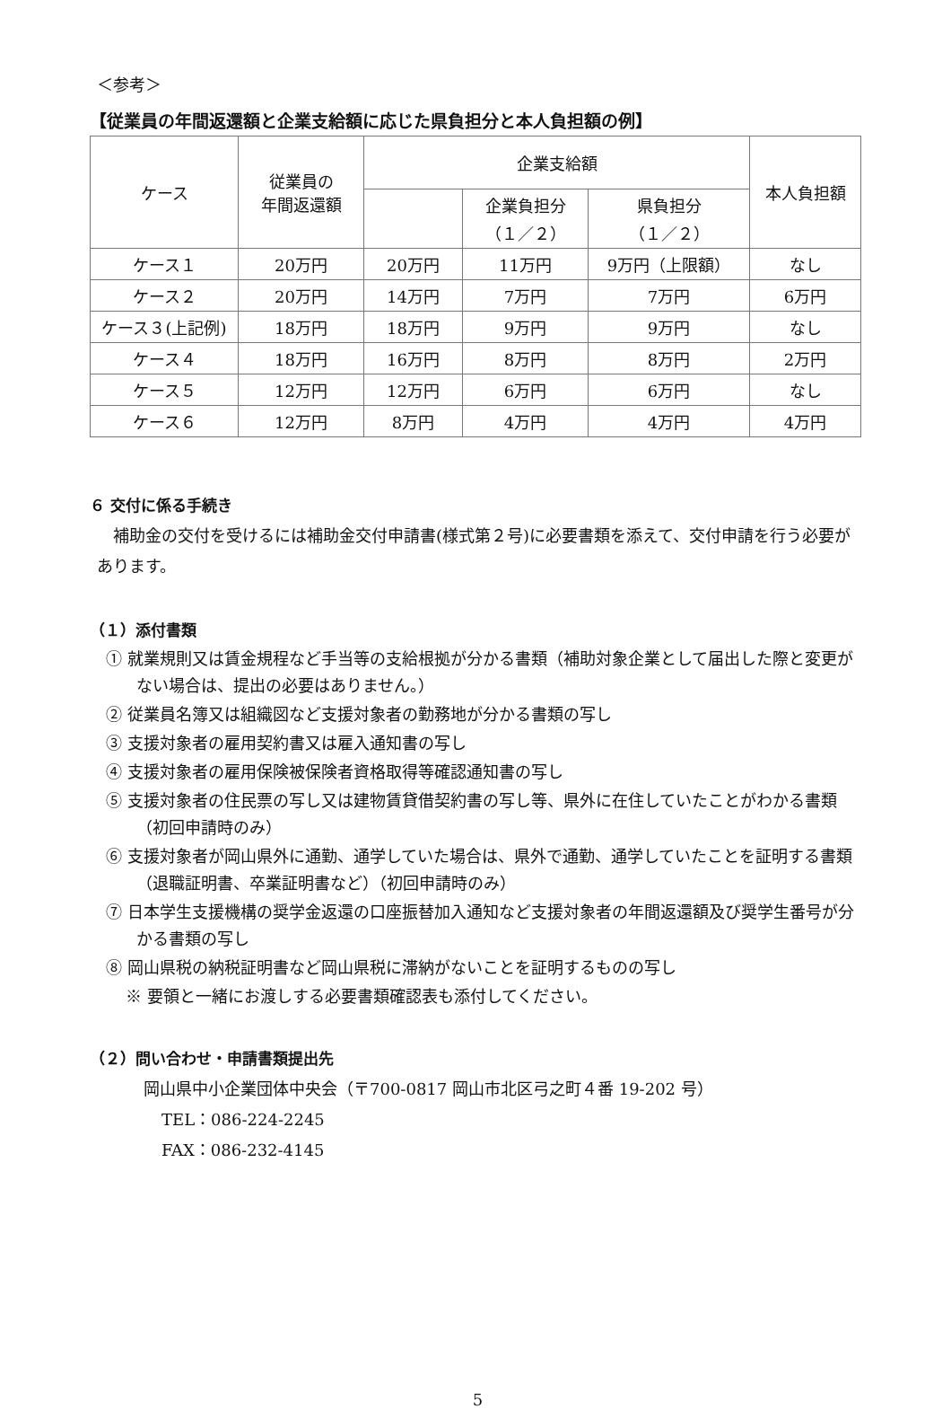＜参考＞
【従業員の年間返還額と企業支給額に応じた県負担分と本人負担額の例】
| ケース | 従業員の 年間返還額 | 企業支給額 | | | 本人負担額 |
| --- | --- | --- | --- | --- | --- |
| | | | 企業負担分 （１／２） | 県負担分 （１／２） | |
| ケース１ | 20万円 | 20万円 | 11万円 | 9万円（上限額） | なし |
| ケース２ | 20万円 | 14万円 | 7万円 | 7万円 | 6万円 |
| ケース３(上記例) | 18万円 | 18万円 | 9万円 | 9万円 | なし |
| ケース４ | 18万円 | 16万円 | 8万円 | 8万円 | 2万円 |
| ケース５ | 12万円 | 12万円 | 6万円 | 6万円 | なし |
| ケース６ | 12万円 | 8万円 | 4万円 | 4万円 | 4万円 |
６ 交付に係る手続き
補助金の交付を受けるには補助金交付申請書(様式第２号)に必要書類を添えて、交付申請を行う必要があります。
（１）添付書類
① 就業規則又は賃金規程など手当等の支給根拠が分かる書類（補助対象企業として届出した際と変更がない場合は、提出の必要はありません。）
② 従業員名簿又は組織図など支援対象者の勤務地が分かる書類の写し
③ 支援対象者の雇用契約書又は雇入通知書の写し
④ 支援対象者の雇用保険被保険者資格取得等確認通知書の写し
⑤ 支援対象者の住民票の写し又は建物賃貸借契約書の写し等、県外に在住していたことがわかる書類（初回申請時のみ）
⑥ 支援対象者が岡山県外に通勤、通学していた場合は、県外で通勤、通学していたことを証明する書類（退職証明書、卒業証明書など）（初回申請時のみ）
⑦ 日本学生支援機構の奨学金返還の口座振替加入通知など支援対象者の年間返還額及び奨学生番号が分かる書類の写し
⑧ 岡山県税の納税証明書など岡山県税に滞納がないことを証明するものの写し
※ 要領と一緒にお渡しする必要書類確認表も添付してください。
（２）問い合わせ・申請書類提出先
岡山県中小企業団体中央会（〒700-0817 岡山市北区弓之町４番 19-202 号）
TEL：086-224-2245
FAX：086-232-4145
5